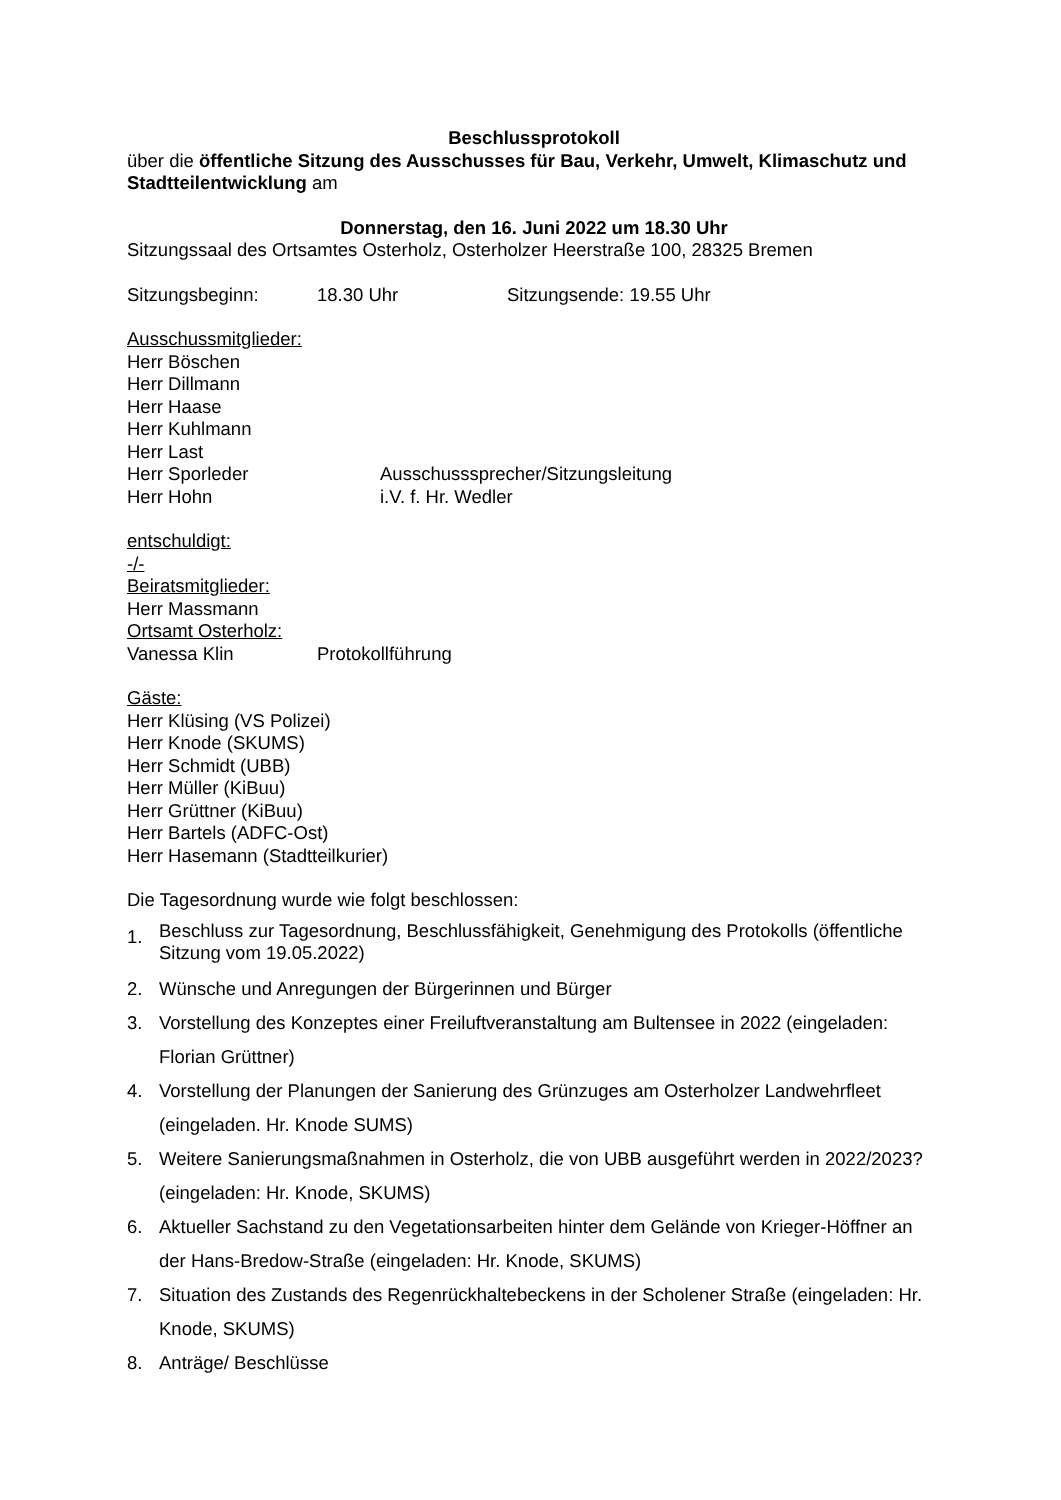Beschlussprotokoll
über die öffentliche Sitzung des Ausschusses für Bau, Verkehr, Umwelt, Klimaschutz und Stadtteilentwicklung am
Donnerstag, den 16. Juni 2022 um 18.30 Uhr
Sitzungssaal des Ortsamtes Osterholz, Osterholzer Heerstraße 100, 28325 Bremen
Sitzungsbeginn: 18.30 Uhr Sitzungsende: 19.55 Uhr
Ausschussmitglieder:
Herr Böschen
Herr Dillmann
Herr Haase
Herr Kuhlmann
Herr Last
Herr Sporleder Ausschusssprecher/Sitzungsleitung
Herr Hohn i.V. f. Hr. Wedler
entschuldigt:
-/-
Beiratsmitglieder:
Herr Massmann
Ortsamt Osterholz:
Vanessa Klin Protokollführung
Gäste:
Herr Klüsing (VS Polizei)
Herr Knode (SKUMS)
Herr Schmidt (UBB)
Herr Müller (KiBuu)
Herr Grüttner (KiBuu)
Herr Bartels (ADFC-Ost)
Herr Hasemann (Stadtteilkurier)
Die Tagesordnung wurde wie folgt beschlossen:
1. Beschluss zur Tagesordnung, Beschlussfähigkeit, Genehmigung des Protokolls (öffentliche Sitzung vom 19.05.2022)
2. Wünsche und Anregungen der Bürgerinnen und Bürger
3. Vorstellung des Konzeptes einer Freiluftveranstaltung am Bultensee in 2022 (eingeladen: Florian Grüttner)
4. Vorstellung der Planungen der Sanierung des Grünzuges am Osterholzer Landwehrfleet (eingeladen. Hr. Knode SUMS)
5. Weitere Sanierungsmaßnahmen in Osterholz, die von UBB ausgeführt werden in 2022/2023? (eingeladen: Hr. Knode, SKUMS)
6. Aktueller Sachstand zu den Vegetationsarbeiten hinter dem Gelände von Krieger-Höffner an der Hans-Bredow-Straße (eingeladen: Hr. Knode, SKUMS)
7. Situation des Zustands des Regenrückhaltebeckens in der Scholener Straße (eingeladen: Hr. Knode, SKUMS)
8. Anträge/ Beschlüsse